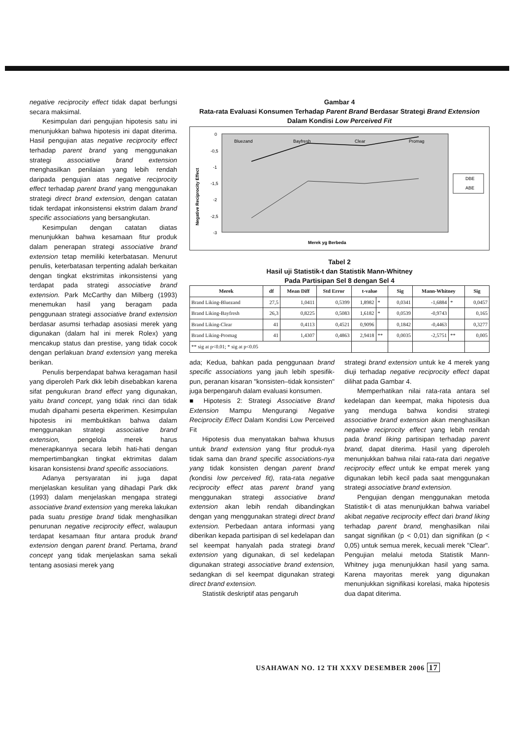negative reciprocity effect tidak dapat berfungsi secara maksimal.
Kesimpulan dari pengujian hipotesis satu ini menunjukkan bahwa hipotesis ini dapat diterima. Hasil pengujian atas negative reciprocity effect terhadap parent brand yang menggunakan strategi associative brand extension menghasilkan penilaian yang lebih rendah daripada pengujian atas negative reciprocity effect terhadap parent brand yang menggunakan strategi direct brand extension, dengan catatan tidak terdapat inkonsistensi ekstrim dalam brand specific associations yang bersangkutan.
Kesimpulan dengan catatan diatas menunjukkan bahwa kesamaan fitur produk dalam penerapan strategi associative brand extension tetap memiliki keterbatasan. Menurut penulis, keterbatasan terpenting adalah berkaitan dengan tingkat ekstrimitas inkonsistensi yang terdapat pada strategi associative brand extension. Park McCarthy dan Milberg (1993) menemukan hasil yang beragam pada penggunaan strategi associative brand extension berdasar asumsi terhadap asosiasi merek yang digunakan (dalam hal ini merek Rolex) yang mencakup status dan prestise, yang tidak cocok dengan perlakuan brand extension yang mereka berikan.
Penulis berpendapat bahwa keragaman hasil yang diperoleh Park dkk lebih disebabkan karena sifat pengukuran brand effect yang digunakan, yaitu brand concept, yang tidak rinci dan tidak mudah dipahami peserta ekperimen. Kesimpulan hipotesis ini membuktikan bahwa dalam menggunakan strategi associative brand extension, pengelola merek harus menerapkannya secara lebih hati-hati dengan mempertimbangkan tingkat ektrimitas dalam kisaran konsistensi brand specific associations.
Adanya persyaratan ini juga dapat menjelaskan kesulitan yang dihadapi Park dkk (1993) dalam menjelaskan mengapa strategi associative brand extension yang mereka lakukan pada suatu prestige brand tidak menghasilkan penurunan negative reciprocity effect, walaupun terdapat kesamaan fitur antara produk brand extension dengan parent brand. Pertama, brand concept yang tidak menjelaskan sama sekali tentang asosiasi merek yang
Gambar 4
Rata-rata Evaluasi Konsumen Terhadap Parent Brand Berdasar Strategi Brand Extension Dalam Kondisi Low Perceived Fit
0
-0,5
-1
-1,5
-2
-2,5
-3
Bluezand
Bayfresh
Clear
Promag
Merek yg Berbeda
Negative Reciprocity Effect
DBE
ABE
Tabel 2
Hasil uji Statistik-t dan Statistik Mann-Whitney
Pada Partisipan Sel 8 dengan Sel 4
| Merek | df | Mean Diff | Std Error | t-value | | Sig | Mann-Whitney | | Sig |
| --- | --- | --- | --- | --- | --- | --- | --- | --- | --- |
| Brand Liking-Bluezand | 27,5 | 1,0411 | 0,5399 | 1,8982 | * | 0,0341 | -1,6884 | * | 0,0457 |
| Brand Liking-Bayfresh | 26,3 | 0,8225 | 0,5083 | 1,6182 | * | 0,0539 | -0,9743 | | 0,165 |
| Brand Liking-Clear | 41 | 0,4113 | 0,4521 | 0,9096 | | 0,1842 | -0,4463 | | 0,3277 |
| Brand Liking-Promag | 41 | 1,4307 | 0,4863 | 2,9418 | ** | 0,0035 | -2,5751 | ** | 0,005 |
| ** sig at p<0.01; * sig at p<0.05 | | | | | | | | | |
ada; Kedua, bahkan pada penggunaan brand specific associations yang jauh lebih spesifik-pun, peranan kisaran "konsisten–tidak konsisten" juga berpengaruh dalam evaluasi konsumen.
■ Hipotesis 2: Strategi Associative Brand Extension Mampu Mengurangi Negative Reciprocity Effect Dalam Kondisi Low Perceived Fit
Hipotesis dua menyatakan bahwa khusus untuk brand extension yang fitur produk-nya tidak sama dan brand specific associations-nya yang tidak konsisten dengan parent brand (kondisi low perceived fit), rata-rata negative reciprocity effect atas parent brand yang menggunakan strategi associative brand extension akan lebih rendah dibandingkan dengan yang menggunakan strategi direct brand extension. Perbedaan antara informasi yang diberikan kepada partisipan di sel kedelapan dan sel keempat hanyalah pada strategi brand extension yang digunakan, di sel kedelapan digunakan strategi associative brand extension, sedangkan di sel keempat digunakan strategi direct brand extension.
Statistik deskriptif atas pengaruh
strategi brand extension untuk ke 4 merek yang diuji terhadap negative reciprocity effect dapat dilihat pada Gambar 4.
Memperhatikan nilai rata-rata antara sel kedelapan dan keempat, maka hipotesis dua yang menduga bahwa kondisi strategi associative brand extension akan menghasilkan negative reciprocity effect yang lebih rendah pada brand liking partisipan terhadap parent brand, dapat diterima. Hasil yang diperoleh menunjukkan bahwa nilai rata-rata dari negative reciprocity effect untuk ke empat merek yang digunakan lebih kecil pada saat menggunakan strategi associative brand extension.
Pengujian dengan menggunakan metoda Statistik-t di atas menunjukkan bahwa variabel akibat negative reciprocity effect dari brand liking terhadap parent brand, menghasilkan nilai sangat signifikan (p < 0,01) dan signifikan (p < 0,05) untuk semua merek, kecuali merek "Clear". Pengujian melalui metoda Statistik Mann-Whitney juga menunjukkan hasil yang sama. Karena mayoritas merek yang digunakan menunjukkan signifikasi korelasi, maka hipotesis dua dapat diterima.
USAHAWAN NO. 12 TH XXXV DESEMBER 2006 17